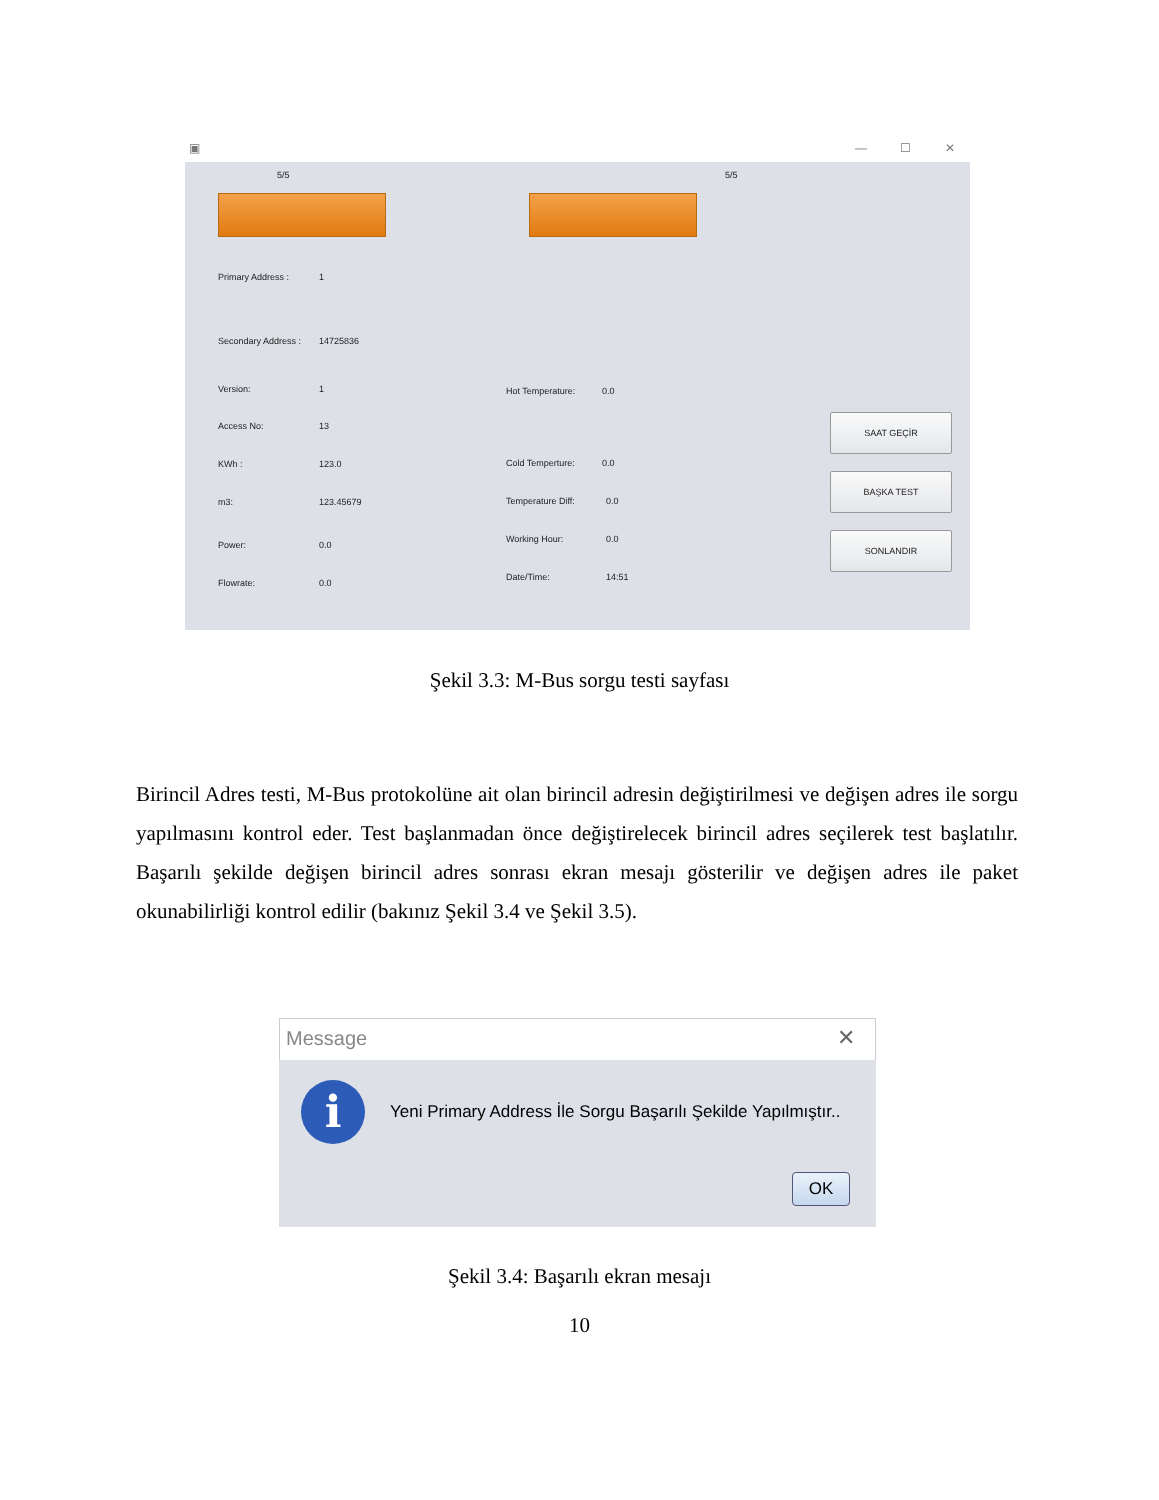▣ — ☐ ✕
5/5 5/5
Primary Address : 1
Secondary Address : 14725836
Version: 1
Access No: 13
KWh : 123.0
m3: 123.45679
Power: 0.0
Flowrate: 0.0
Hot Temperature: 0.0
Cold Temperture: 0.0
Temperature Diff: 0.0
Working Hour: 0.0
Date/Time: 14:51
SAAT GEÇİR
BAŞKA TEST
SONLANDIR
Şekil 3.3: M-Bus sorgu testi sayfası
Birincil Adres testi, M-Bus protokolüne ait olan birincil adresin değiştirilmesi ve değişen adres ile sorgu yapılmasını kontrol eder. Test başlanmadan önce değiştirelecek birincil adres seçilerek test başlatılır. Başarılı şekilde değişen birincil adres sonrası ekran mesajı gösterilir ve değişen adres ile paket okunabilirliği kontrol edilir (bakınız Şekil 3.4 ve Şekil 3.5).
Message ✕
i
Yeni Primary Address İle Sorgu Başarılı Şekilde Yapılmıştır..
OK
Şekil 3.4: Başarılı ekran mesajı
10